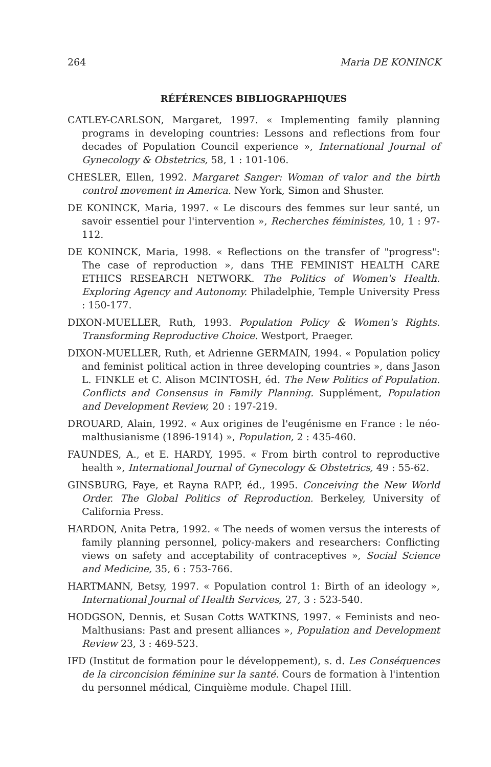264 Maria DE KONINCK
RÉFÉRENCES BIBLIOGRAPHIQUES
CATLEY-CARLSON, Margaret, 1997. « Implementing family planning programs in developing countries: Lessons and reflections from four decades of Population Council experience », International Journal of Gynecology & Obstetrics, 58, 1 : 101-106.
CHESLER, Ellen, 1992. Margaret Sanger: Woman of valor and the birth control movement in America. New York, Simon and Shuster.
DE KONINCK, Maria, 1997. « Le discours des femmes sur leur santé, un savoir essentiel pour l'intervention », Recherches féministes, 10, 1 : 97-112.
DE KONINCK, Maria, 1998. « Reflections on the transfer of "progress": The case of reproduction », dans THE FEMINIST HEALTH CARE ETHICS RESEARCH NETWORK. The Politics of Women's Health. Exploring Agency and Autonomy. Philadelphie, Temple University Press : 150-177.
DIXON-MUELLER, Ruth, 1993. Population Policy & Women's Rights. Transforming Reproductive Choice. Westport, Praeger.
DIXON-MUELLER, Ruth, et Adrienne GERMAIN, 1994. « Population policy and feminist political action in three developing countries », dans Jason L. FINKLE et C. Alison MCINTOSH, éd. The New Politics of Population. Conflicts and Consensus in Family Planning. Supplément, Population and Development Review, 20 : 197-219.
DROUARD, Alain, 1992. « Aux origines de l'eugénisme en France : le néo-malthusianisme (1896-1914) », Population, 2 : 435-460.
FAUNDES, A., et E. HARDY, 1995. « From birth control to reproductive health », International Journal of Gynecology & Obstetrics, 49 : 55-62.
GINSBURG, Faye, et Rayna RAPP, éd., 1995. Conceiving the New World Order. The Global Politics of Reproduction. Berkeley, University of California Press.
HARDON, Anita Petra, 1992. « The needs of women versus the interests of family planning personnel, policy-makers and researchers: Conflicting views on safety and acceptability of contraceptives », Social Science and Medicine, 35, 6 : 753-766.
HARTMANN, Betsy, 1997. « Population control 1: Birth of an ideology », International Journal of Health Services, 27, 3 : 523-540.
HODGSON, Dennis, et Susan Cotts WATKINS, 1997. « Feminists and neo-Malthusians: Past and present alliances », Population and Development Review 23, 3 : 469-523.
IFD (Institut de formation pour le développement), s. d. Les Conséquences de la circoncision féminine sur la santé. Cours de formation à l'intention du personnel médical, Cinquième module. Chapel Hill.